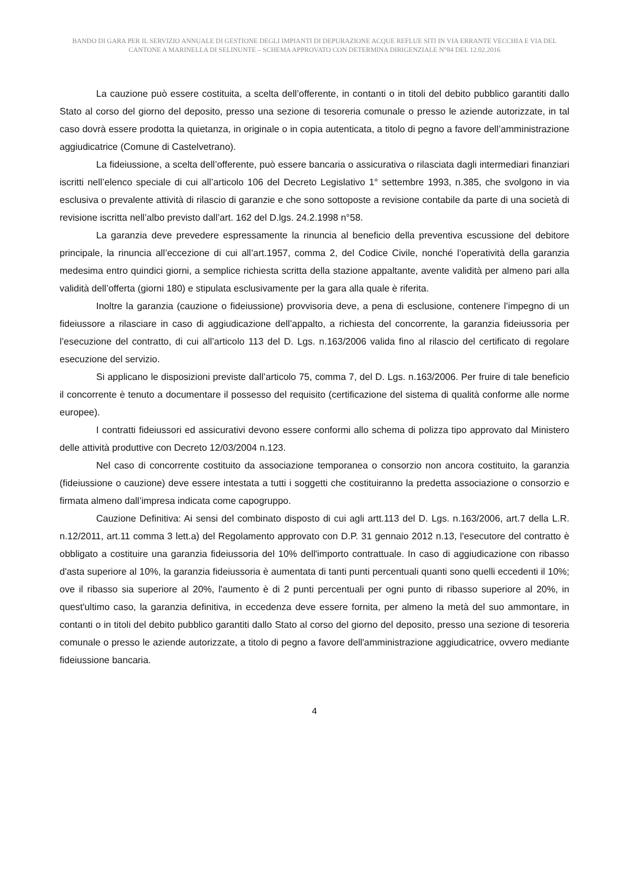BANDO DI GARA PER IL SERVIZIO ANNUALE DI GESTIONE DEGLI IMPIANTI DI DEPURAZIONE ACQUE REFLUE SITI IN VIA ERRANTE VECCHIA E VIA DEL CANTONE A MARINELLA DI SELINUNTE – SCHEMA APPROVATO CON DETERMINA DIRIGENZIALE N°84 DEL 12.02.2016
La cauzione può essere costituita, a scelta dell’offerente, in contanti o in titoli del debito pubblico garantiti dallo Stato al corso del giorno del deposito, presso una sezione di tesoreria comunale o presso le aziende autorizzate, in tal caso dovrà essere prodotta la quietanza, in originale o in copia autenticata, a titolo di pegno a favore dell’amministrazione aggiudicatrice (Comune di Castelvetrano).
La fideiussione, a scelta dell’offerente, può essere bancaria o assicurativa o rilasciata dagli intermediari finanziari iscritti nell’elenco speciale di cui all’articolo 106 del Decreto Legislativo 1° settembre 1993, n.385, che svolgono in via esclusiva o prevalente attività di rilascio di garanzie e che sono sottoposte a revisione contabile da parte di una società di revisione iscritta nell’albo previsto dall’art. 162 del D.lgs. 24.2.1998 n°58.
La garanzia deve prevedere espressamente la rinuncia al beneficio della preventiva escussione del debitore principale, la rinuncia all’eccezione di cui all’art.1957, comma 2, del Codice Civile, nonché l’operatività della garanzia medesima entro quindici giorni, a semplice richiesta scritta della stazione appaltante, avente validità per almeno pari alla validità dell’offerta (giorni 180) e stipulata esclusivamente per la gara alla quale è riferita.
Inoltre la garanzia (cauzione o fideiussione) provvisoria deve, a pena di esclusione, contenere l’impegno di un fideiussore a rilasciare in caso di aggiudicazione dell’appalto, a richiesta del concorrente, la garanzia fideiussoria per l’esecuzione del contratto, di cui all’articolo 113 del D. Lgs. n.163/2006 valida fino al rilascio del certificato di regolare esecuzione del servizio.
Si applicano le disposizioni previste dall’articolo 75, comma 7, del D. Lgs. n.163/2006. Per fruire di tale beneficio il concorrente è tenuto a documentare il possesso del requisito (certificazione del sistema di qualità conforme alle norme europee).
I contratti fideiussori ed assicurativi devono essere conformi allo schema di polizza tipo approvato dal Ministero delle attività produttive con Decreto 12/03/2004 n.123.
Nel caso di concorrente costituito da associazione temporanea o consorzio non ancora costituito, la garanzia (fideiussione o cauzione) deve essere intestata a tutti i soggetti che costituiranno la predetta associazione o consorzio e firmata almeno dall’impresa indicata come capogruppo.
Cauzione Definitiva: Ai sensi del combinato disposto di cui agli artt.113 del D. Lgs. n.163/2006, art.7 della L.R. n.12/2011, art.11 comma 3 lett.a) del Regolamento approvato con D.P. 31 gennaio 2012 n.13, l'esecutore del contratto è obbligato a costituire una garanzia fideiussoria del 10% dell'importo contrattuale. In caso di aggiudicazione con ribasso d'asta superiore al 10%, la garanzia fideiussoria è aumentata di tanti punti percentuali quanti sono quelli eccedenti il 10%; ove il ribasso sia superiore al 20%, l'aumento è di 2 punti percentuali per ogni punto di ribasso superiore al 20%, in quest'ultimo caso, la garanzia definitiva, in eccedenza deve essere fornita, per almeno la metà del suo ammontare, in contanti o in titoli del debito pubblico garantiti dallo Stato al corso del giorno del deposito, presso una sezione di tesoreria comunale o presso le aziende autorizzate, a titolo di pegno a favore dell'amministrazione aggiudicatrice, ovvero mediante fideiussione bancaria.
4